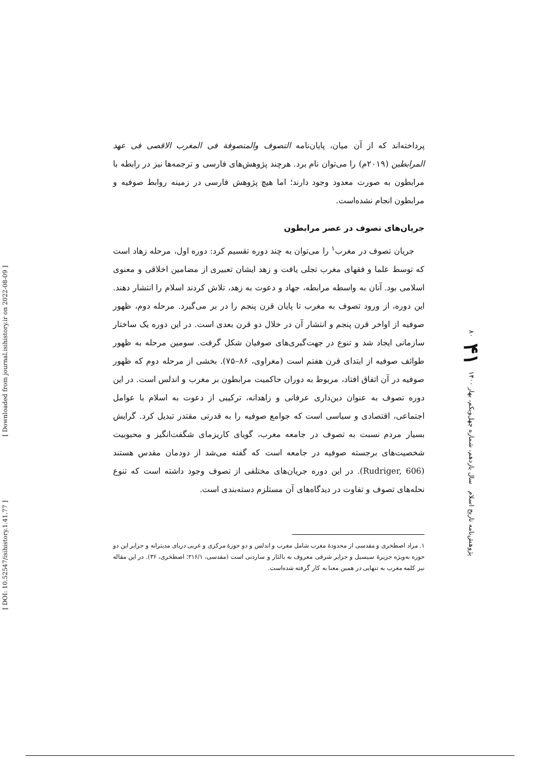[ Downloaded from journal.isihistory.ir on 2022-08-09 ]
[ DOI: 10.52547/isihistory.1.41.77 ]
پرداخته‌اند که از آن میان، پایان‌نامه التصوف والمتصوفة فی المغرب الاقصی فی عهد المرابطین (۲۰۱۹م) را می‌توان نام برد. هرچند پژوهش‌های فارسی و ترجمه‌ها نیز در رابطه با مرابطون به صورت معدود وجود دارند؛ اما هیچ پژوهش فارسی در زمینه روابط صوفیه و مرابطون انجام نشده‌است.
جریان‌های تصوف در عصر مرابطون
جریان تصوف در مغرب<sup>۱</sup> را می‌توان به چند دوره تقسیم کرد: دوره اول، مرحله زهاد است که توسط علما و فقهای مغرب تجلی یافت و زهد ایشان تعبیری از مضامین اخلاقی و معنوی اسلامی بود. آنان به واسطه مرابطه، جهاد و دعوت به زهد، تلاش کردند اسلام را انتشار دهند. این دوره، از ورود تصوف به مغرب تا پایان قرن پنجم را در بر می‌گیرد. مرحله دوم، ظهور صوفیه از اواخر قرن پنجم و انتشار آن در خلال دو قرن بعدی است. در این دوره یک ساختار سازمانی ایجاد شد و تنوع در جهت‌گیری‌های صوفیان شکل گرفت. سومین مرحله به ظهور طوائف صوفیه از ابتدای قرن هفتم است (مغراوی، ۸۶–۷۵). بخشی از مرحله دوم که ظهور صوفیه در آن اتفاق افتاد، مربوط به دوران حاکمیت مرابطون بر مغرب و اندلس است. در این دوره تصوف به عنوان دین‌داری عرفانی و زاهدانه، ترکیبی از دعوت به اسلام با عوامل اجتماعی، اقتصادی و سیاسی است که جوامع صوفیه را به قدرتی مقتدر تبدیل کرد. گرایش بسیار مردم نسبت به تصوف در جامعه مغرب، گویای کاریزمای شگفت‌انگیز و محبوبیت شخصیت‌های برجسته صوفیه در جامعه است که گفته می‌شد از دودمان مقدس هستند (Rudriger, 606). در این دوره جریان‌های مختلفی از تصوف وجود داشته است که تنوع نحله‌های تصوف و تفاوت در دیدگاه‌های آن مستلزم دسته‌بندی است.
۱. مراد اصطخری و مقدسی از محدودهٔ مغرب شامل مغرب و اندلس و دو حوزهٔ مرکزی و غربی دریای مدیترانه و جزایر این دو حوزه به‌ویژه جزیرهٔ سیسیل و جزایر شرقی معروف به بالئار و ساردنی است (مقدسی، ۲۱۶/۱؛ اصطخری، ۳۶). در این مقاله نیز کلمه مغرب به تنهایی در همین معنا به کار گرفته شده‌است.
پژوهش‌نامه تاریخ اسلام سال یازدهم، شماره چهل‌ویکم، بهار ۱۴۰۰ ۴۱ ۸۰